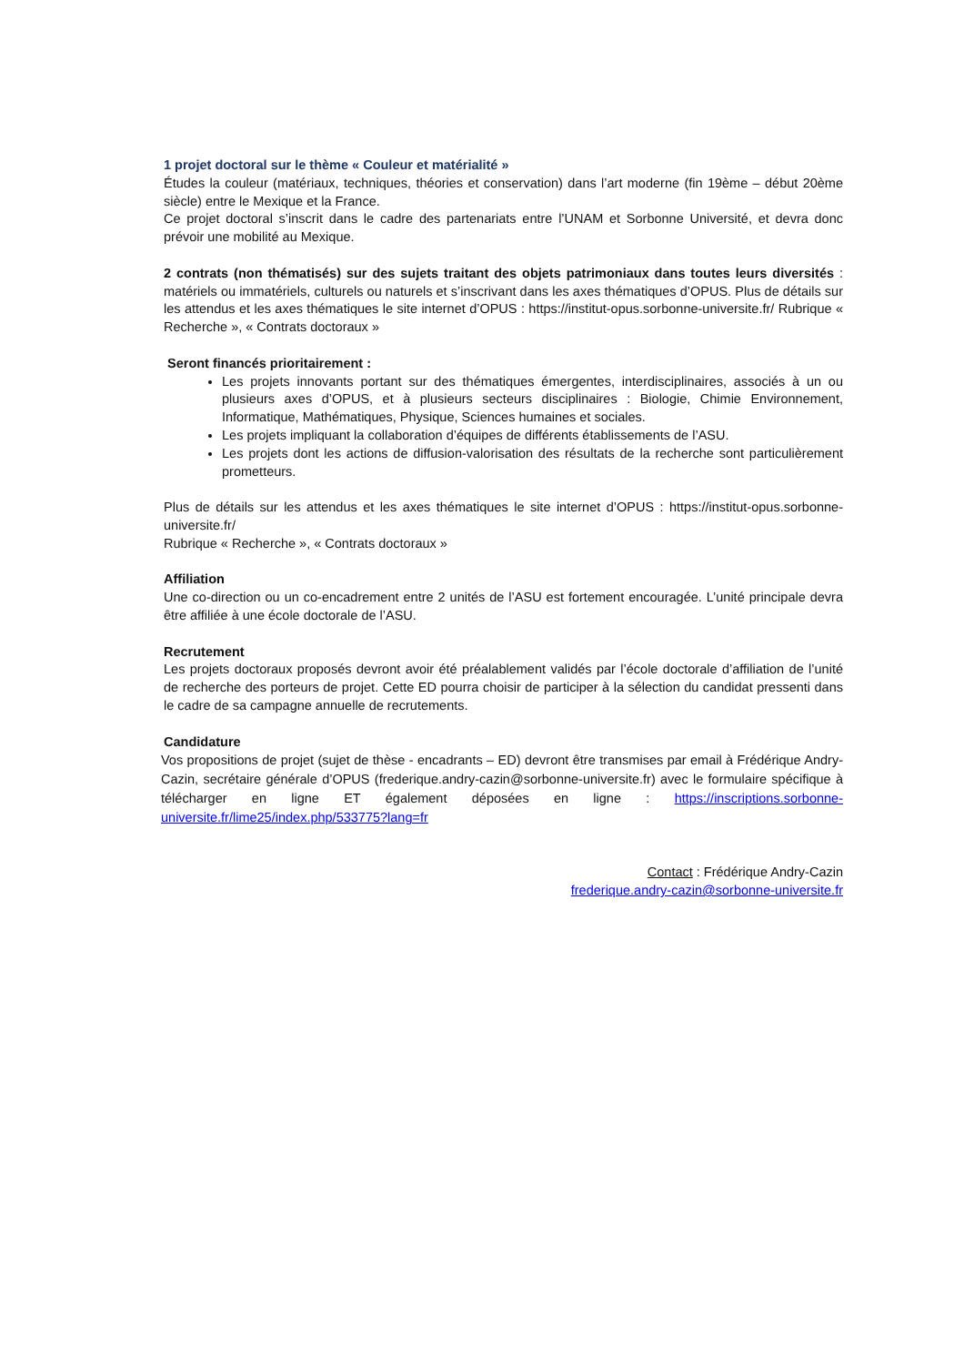1 projet doctoral sur le thème « Couleur et matérialité »
Études la couleur (matériaux, techniques, théories et conservation) dans l’art moderne (fin 19ème – début 20ème siècle) entre le Mexique et la France.
Ce projet doctoral s’inscrit dans le cadre des partenariats entre l’UNAM et Sorbonne Université, et devra donc prévoir une mobilité au Mexique.
2 contrats (non thématisés) sur des sujets traitant des objets patrimoniaux dans toutes leurs diversités : matériels ou immatériels, culturels ou naturels et s’inscrivant dans les axes thématiques d’OPUS. Plus de détails sur les attendus et les axes thématiques le site internet d’OPUS : https://institut-opus.sorbonne-universite.fr/ Rubrique « Recherche », « Contrats doctoraux »
Seront financés prioritairement :
Les projets innovants portant sur des thématiques émergentes, interdisciplinaires, associés à un ou plusieurs axes d’OPUS, et à plusieurs secteurs disciplinaires : Biologie, Chimie Environnement, Informatique, Mathématiques, Physique, Sciences humaines et sociales.
Les projets impliquant la collaboration d’équipes de différents établissements de l’ASU.
Les projets dont les actions de diffusion-valorisation des résultats de la recherche sont particulièrement prometteurs.
Plus de détails sur les attendus et les axes thématiques le site internet d’OPUS : https://institut-opus.sorbonne-universite.fr/
Rubrique « Recherche », « Contrats doctoraux »
Affiliation
Une co-direction ou un co-encadrement entre 2 unités de l’ASU est fortement encouragée. L’unité principale devra être affiliée à une école doctorale de l’ASU.
Recrutement
Les projets doctoraux proposés devront avoir été préalablement validés par l’école doctorale d’affiliation de l’unité de recherche des porteurs de projet. Cette ED pourra choisir de participer à la sélection du candidat pressenti dans le cadre de sa campagne annuelle de recrutements.
Candidature
Vos propositions de projet (sujet de thèse - encadrants – ED) devront être transmises par email à Frédérique Andry-Cazin, secrétaire générale d’OPUS (frederique.andry-cazin@sorbonne-universite.fr) avec le formulaire spécifique à télécharger en ligne ET également déposées en ligne : https://inscriptions.sorbonne-universite.fr/lime25/index.php/533775?lang=fr
Contact : Frédérique Andry-Cazin
frederique.andry-cazin@sorbonne-universite.fr